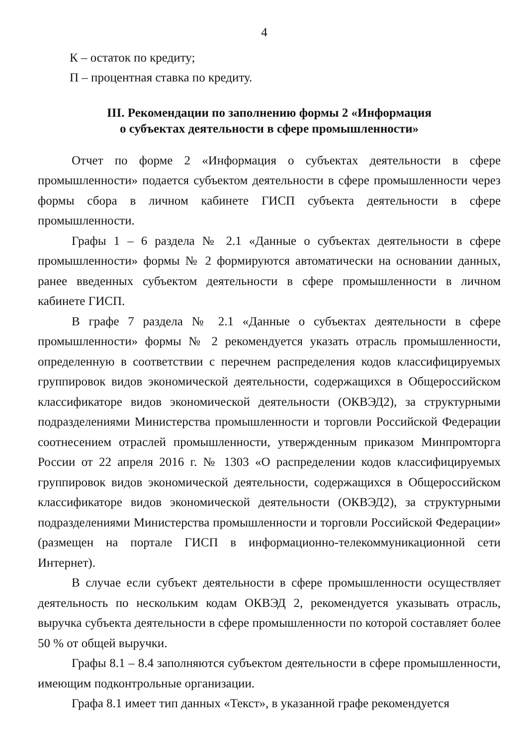4
К – остаток по кредиту;
П – процентная ставка по кредиту.
III. Рекомендации по заполнению формы 2 «Информация
о субъектах деятельности в сфере промышленности»
Отчет по форме 2 «Информация о субъектах деятельности в сфере промышленности» подается субъектом деятельности в сфере промышленности через формы сбора в личном кабинете ГИСП субъекта деятельности в сфере промышленности.
Графы 1 – 6 раздела № 2.1 «Данные о субъектах деятельности в сфере промышленности» формы № 2 формируются автоматически на основании данных, ранее введенных субъектом деятельности в сфере промышленности в личном кабинете ГИСП.
В графе 7 раздела № 2.1 «Данные о субъектах деятельности в сфере промышленности» формы № 2 рекомендуется указать отрасль промышленности, определенную в соответствии с перечнем распределения кодов классифицируемых группировок видов экономической деятельности, содержащихся в Общероссийском классификаторе видов экономической деятельности (ОКВЭД2), за структурными подразделениями Министерства промышленности и торговли Российской Федерации соотнесением отраслей промышленности, утвержденным приказом Минпромторга России от 22 апреля 2016 г. № 1303 «О распределении кодов классифицируемых группировок видов экономической деятельности, содержащихся в Общероссийском классификаторе видов экономической деятельности (ОКВЭД2), за структурными подразделениями Министерства промышленности и торговли Российской Федерации» (размещен на портале ГИСП в информационно-телекоммуникационной сети Интернет).
В случае если субъект деятельности в сфере промышленности осуществляет деятельность по нескольким кодам ОКВЭД 2, рекомендуется указывать отрасль, выручка субъекта деятельности в сфере промышленности по которой составляет более 50 % от общей выручки.
Графы 8.1 – 8.4 заполняются субъектом деятельности в сфере промышленности, имеющим подконтрольные организации.
Графа 8.1 имеет тип данных «Текст», в указанной графе рекомендуется